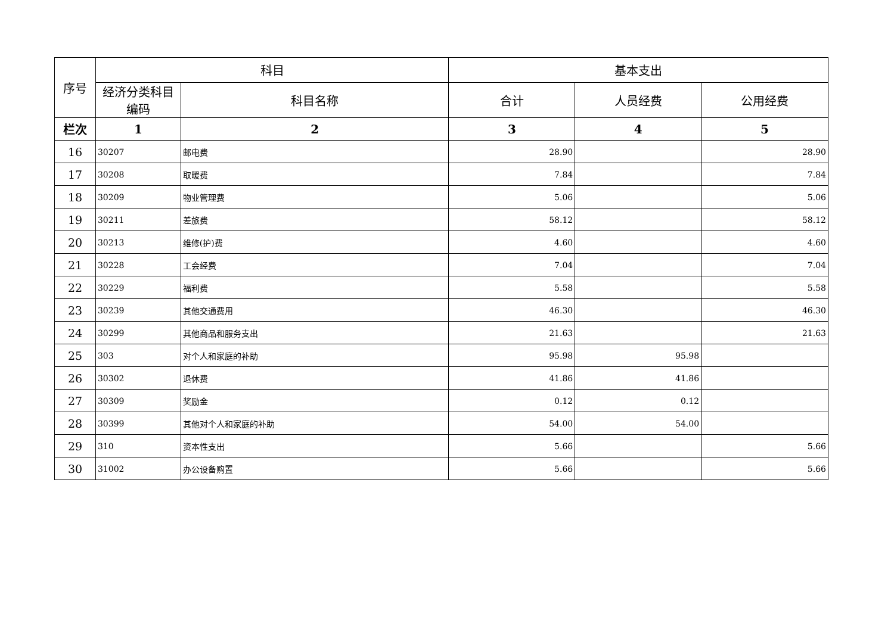| 序号 | 科目 | | 基本支出 | | |
| --- | --- | --- | --- | --- | --- |
| | 经济分类科目编码 | 科目名称 | 合计 | 人员经费 | 公用经费 |
| 栏次 | 1 | 2 | 3 | 4 | 5 |
| 16 | 30207 | 邮电费 | 28.90 | | 28.90 |
| 17 | 30208 | 取暖费 | 7.84 | | 7.84 |
| 18 | 30209 | 物业管理费 | 5.06 | | 5.06 |
| 19 | 30211 | 差旅费 | 58.12 | | 58.12 |
| 20 | 30213 | 维修(护)费 | 4.60 | | 4.60 |
| 21 | 30228 | 工会经费 | 7.04 | | 7.04 |
| 22 | 30229 | 福利费 | 5.58 | | 5.58 |
| 23 | 30239 | 其他交通费用 | 46.30 | | 46.30 |
| 24 | 30299 | 其他商品和服务支出 | 21.63 | | 21.63 |
| 25 | 303 | 对个人和家庭的补助 | 95.98 | 95.98 | |
| 26 | 30302 | 退休费 | 41.86 | 41.86 | |
| 27 | 30309 | 奖励金 | 0.12 | 0.12 | |
| 28 | 30399 | 其他对个人和家庭的补助 | 54.00 | 54.00 | |
| 29 | 310 | 资本性支出 | 5.66 | | 5.66 |
| 30 | 31002 | 办公设备购置 | 5.66 | | 5.66 |